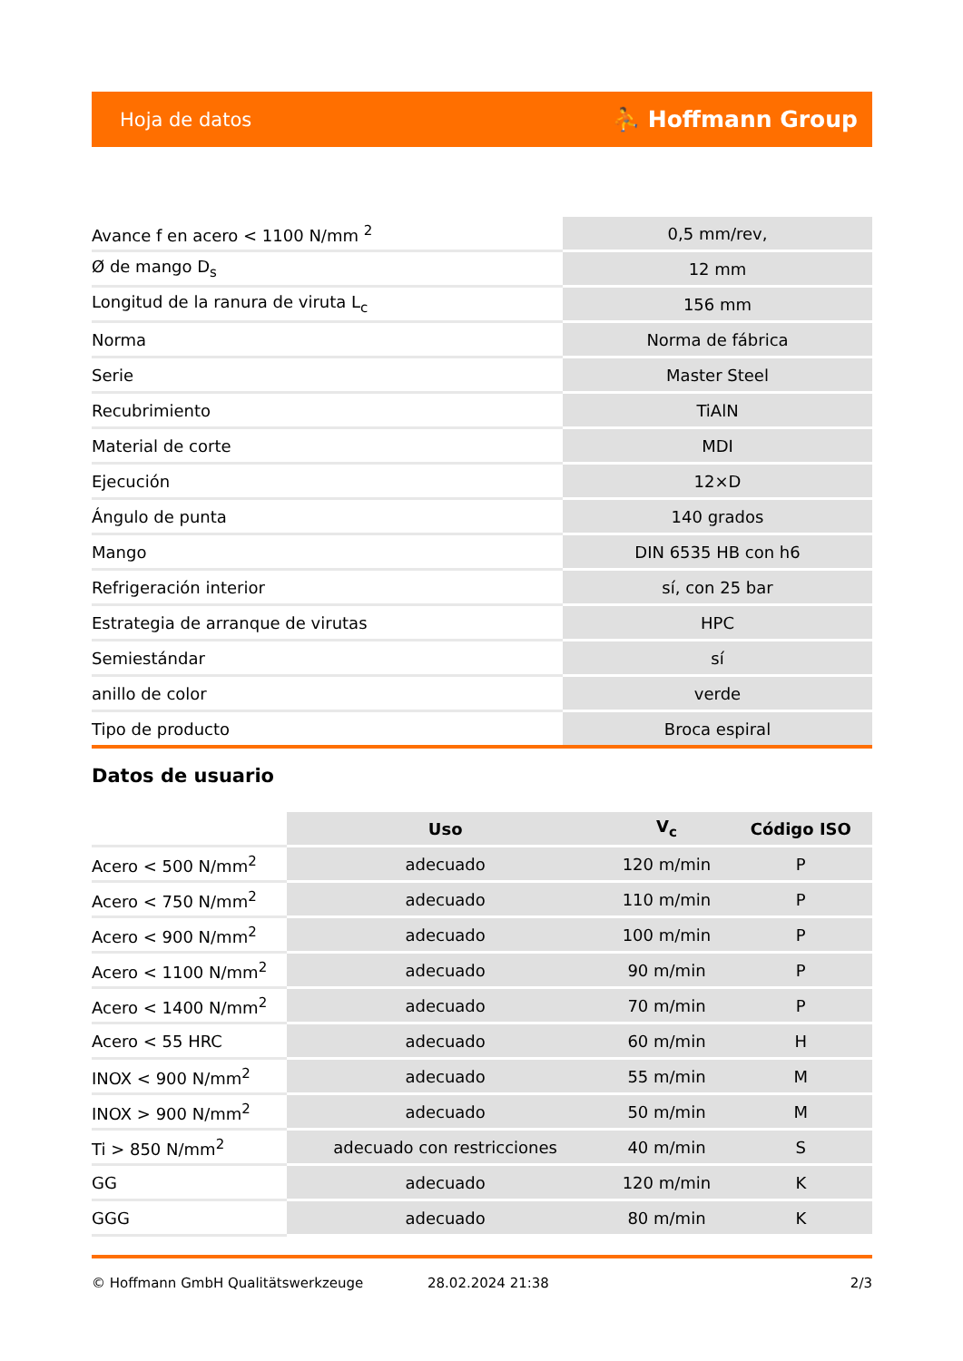Hoja de datos ⛹ Hoffmann Group
| Avance f en acero < 1100 N/mm <sup>2</sup> | 0,5 mm/rev, |
| Ø de mango D<sub>s</sub> | 12 mm |
| Longitud de la ranura de viruta L<sub>c</sub> | 156 mm |
| Norma | Norma de fábrica |
| Serie | Master Steel |
| Recubrimiento | TiAlN |
| Material de corte | MDI |
| Ejecución | 12×D |
| Ángulo de punta | 140 grados |
| Mango | DIN 6535 HB con h6 |
| Refrigeración interior | sí, con 25 bar |
| Estrategia de arranque de virutas | HPC |
| Semiestándar | sí |
| anillo de color | verde |
| Tipo de producto | Broca espiral |
Datos de usuario
| | Uso | V<sub>c</sub> | Código ISO |
| --- | --- | --- | --- |
| Acero < 500 N/mm<sup>2</sup> | adecuado | 120 m/min | P |
| Acero < 750 N/mm<sup>2</sup> | adecuado | 110 m/min | P |
| Acero < 900 N/mm<sup>2</sup> | adecuado | 100 m/min | P |
| Acero < 1100 N/mm<sup>2</sup> | adecuado | 90 m/min | P |
| Acero < 1400 N/mm<sup>2</sup> | adecuado | 70 m/min | P |
| Acero < 55 HRC | adecuado | 60 m/min | H |
| INOX < 900 N/mm<sup>2</sup> | adecuado | 55 m/min | M |
| INOX > 900 N/mm<sup>2</sup> | adecuado | 50 m/min | M |
| Ti > 850 N/mm<sup>2</sup> | adecuado con restricciones | 40 m/min | S |
| GG | adecuado | 120 m/min | K |
| GGG | adecuado | 80 m/min | K |
© Hoffmann GmbH Qualitätswerkzeuge 28.02.2024 21:38 2/3